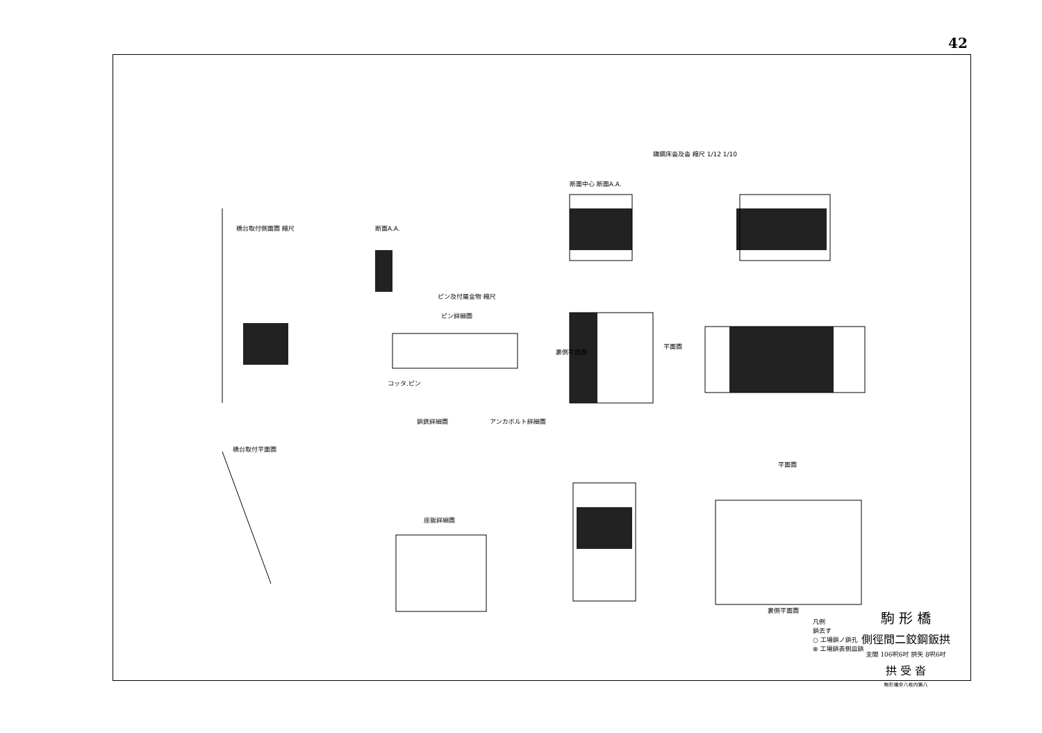42
鑄鋼床沓及沓 縮尺 1/12 1/10
断面中心 断面A.A.
橋台取付側面圖 縮尺 断面A.A.
ピン及付屬金物 縮尺
ピン詳細圖
コッタ.ピン
鋲鉄詳細圖 アンカボルト詳細圖
橋台取付平面圖
座鈑詳細圖
平面圖
裏側平面圖
平面圖
裏側平面圖
凡例
鋲丟す
○ 工場鋲ノ鋲孔
⊗ 工場鋲表側皿鋲
駒 形 橋
側徑間二鉸鋼鈑拱
支間 106呎6吋 拱矢 8呎6吋
拱 受 沓
駒形橋全八枚内第八